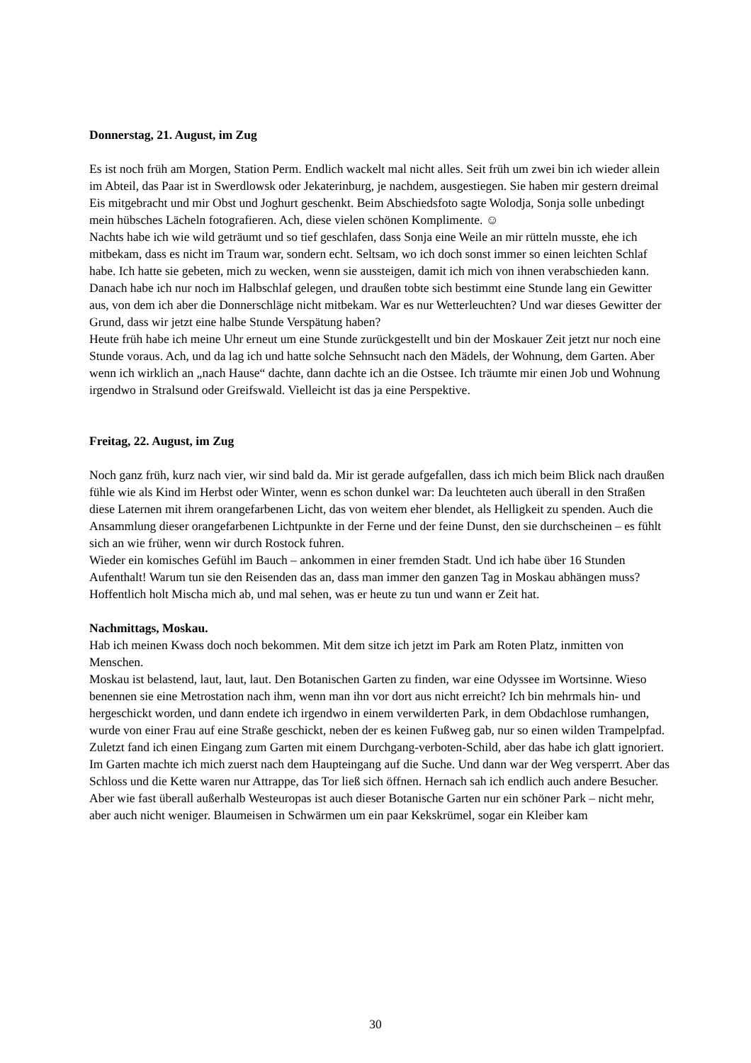Donnerstag, 21. August, im Zug
Es ist noch früh am Morgen, Station Perm. Endlich wackelt mal nicht alles. Seit früh um zwei bin ich wieder allein im Abteil, das Paar ist in Swerdlowsk oder Jekaterinburg, je nachdem, ausgestiegen. Sie haben mir gestern dreimal Eis mitgebracht und mir Obst und Joghurt geschenkt. Beim Abschiedsfoto sagte Wolodja, Sonja solle unbedingt mein hübsches Lächeln fotografieren. Ach, diese vielen schönen Komplimente. ☺
Nachts habe ich wie wild geträumt und so tief geschlafen, dass Sonja eine Weile an mir rütteln musste, ehe ich mitbekam, dass es nicht im Traum war, sondern echt. Seltsam, wo ich doch sonst immer so einen leichten Schlaf habe. Ich hatte sie gebeten, mich zu wecken, wenn sie aussteigen, damit ich mich von ihnen verabschieden kann. Danach habe ich nur noch im Halbschlaf gelegen, und draußen tobte sich bestimmt eine Stunde lang ein Gewitter aus, von dem ich aber die Donnerschläge nicht mitbekam. War es nur Wetterleuchten? Und war dieses Gewitter der Grund, dass wir jetzt eine halbe Stunde Verspätung haben?
Heute früh habe ich meine Uhr erneut um eine Stunde zurückgestellt und bin der Moskauer Zeit jetzt nur noch eine Stunde voraus. Ach, und da lag ich und hatte solche Sehnsucht nach den Mädels, der Wohnung, dem Garten. Aber wenn ich wirklich an „nach Hause“ dachte, dann dachte ich an die Ostsee. Ich träumte mir einen Job und Wohnung irgendwo in Stralsund oder Greifswald. Vielleicht ist das ja eine Perspektive.
Freitag, 22. August, im Zug
Noch ganz früh, kurz nach vier, wir sind bald da. Mir ist gerade aufgefallen, dass ich mich beim Blick nach draußen fühle wie als Kind im Herbst oder Winter, wenn es schon dunkel war: Da leuchteten auch überall in den Straßen diese Laternen mit ihrem orangefarbenen Licht, das von weitem eher blendet, als Helligkeit zu spenden. Auch die Ansammlung dieser orangefarbenen Lichtpunkte in der Ferne und der feine Dunst, den sie durchscheinen – es fühlt sich an wie früher, wenn wir durch Rostock fuhren.
Wieder ein komisches Gefühl im Bauch – ankommen in einer fremden Stadt. Und ich habe über 16 Stunden Aufenthalt! Warum tun sie den Reisenden das an, dass man immer den ganzen Tag in Moskau abhängen muss?
Hoffentlich holt Mischa mich ab, und mal sehen, was er heute zu tun und wann er Zeit hat.
Nachmittags, Moskau.
Hab ich meinen Kwass doch noch bekommen. Mit dem sitze ich jetzt im Park am Roten Platz, inmitten von Menschen.
Moskau ist belastend, laut, laut, laut. Den Botanischen Garten zu finden, war eine Odyssee im Wortsinne. Wieso benennen sie eine Metrostation nach ihm, wenn man ihn vor dort aus nicht erreicht? Ich bin mehrmals hin- und hergeschickt worden, und dann endete ich irgendwo in einem verwilderten Park, in dem Obdachlose rumhangen, wurde von einer Frau auf eine Straße geschickt, neben der es keinen Fußweg gab, nur so einen wilden Trampelpfad. Zuletzt fand ich einen Eingang zum Garten mit einem Durchgang-verboten-Schild, aber das habe ich glatt ignoriert. Im Garten machte ich mich zuerst nach dem Haupteingang auf die Suche. Und dann war der Weg versperrt. Aber das Schloss und die Kette waren nur Attrappe, das Tor ließ sich öffnen. Hernach sah ich endlich auch andere Besucher. Aber wie fast überall außerhalb Westeuropas ist auch dieser Botanische Garten nur ein schöner Park – nicht mehr, aber auch nicht weniger. Blaumeisen in Schwärmen um ein paar Kekskrümel, sogar ein Kleiber kam
30